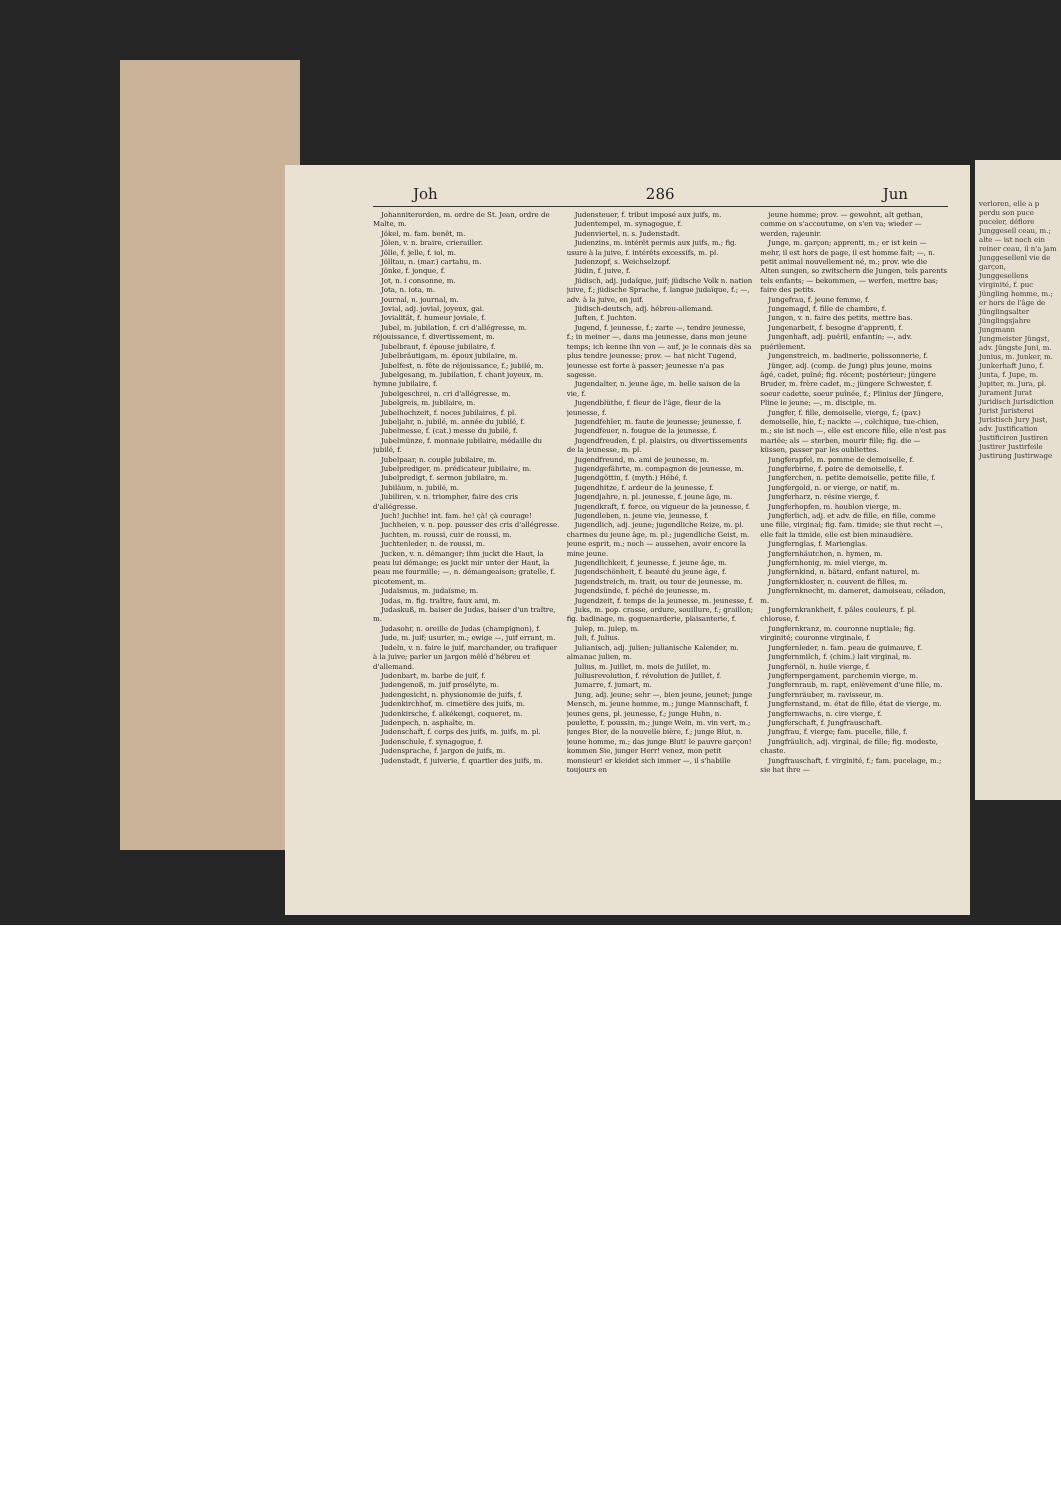Joh 286 Jun
Johanniterorden, m. ordre de St. Jean, ordre de Malte, m.
Jökel, m. fam. benêt, m.
Jölen, v. n. braire, crierailler.
Jölle, f. jelle, f. iol, m.
Jölltau, n. (mar.) cartahu, m.
Jönke, f. jonque, f.
Jot, n. i consonne, m.
Jota, n. iota, m.
Journal, n. journal, m.
Jovial, adj. jovial, joyeux, gai.
Jovialität, f. humeur joviale, f.
Jubel, m. jubilation, f. cri d'allégresse, m. réjouissance, f. divertissement, m.
Jubelbraut, f. épouse jubilaire, f.
Jubelbräutigam, m. époux jubilaire, m.
Jubelfest, n. fête de réjouissance, f.; jubilé, m.
Jubelgesang, m. jubilation, f. chant joyeux, m. hymne jubilaire, f.
Jubelgeschrei, n. cri d'allégresse, m.
Jubelgreis, m. jubilaire, m.
Jubelhochzeit, f. noces jubilaires, f. pl.
Jubeljahr, n. jubilé, m. année du jubilé, f.
Jubelmesse, f. (cat.) messe du jubilé, f.
Jubelmünze, f. monnaie jubilaire, médaille du jubilé, f.
Jubelpaar, n. couple jubilaire, m.
Jubelprediger, m. prédicateur jubilaire, m.
Jubelpredigt, f. sermon jubilaire, m.
Jubiläum, n. jubilé, m.
Jubiliren, v. n. triompher, faire des cris d'allégresse.
Juch! Juchhe! int. fam. he! çà! çà courage!
Juchheien, v. n. pop. pousser des cris d'allégresse.
Juchten, m. roussi, cuir de roussi, m.
Juchtenleder, n. de roussi, m.
Jucken, v. n. démanger; ihm juckt die Haut, la peau lui démange; es juckt mir unter der Haut, la peau me fourmille; —, n. démangeaison; gratelle, f. picotement, m.
Judaismus, m. judaïsme, m.
Judas, m. fig. traître, faux ami, m.
Judaskuß, m. baiser de Judas, baiser d'un traître, m.
Judasohr, n. oreille de Judas (champignon), f.
Jude, m. juif; usurier, m.; ewige —, juif errant, m.
Judeln, v. n. faire le juif, marchander, ou trafiquer à la juive; parler un jargon mêlé d'hébreu et d'allemand.
Judenbart, m. barbe de juif, f.
Judengenoß, m. juif prosélyte, m.
Judengesicht, n. physionomie de juifs, f.
Judenkirchhof, m. cimetière des juifs, m.
Judenkirsche, f. alkékengi, coqueret, m.
Judenpech, n. asphalte, m.
Judenschaft, f. corps des juifs, m. juifs, m. pl.
Judenschule, f. synagogue, f.
Judensprache, f. jargon de juifs, m.
Judenstadt, f. juiverie, f. quartier des juifs, m.
Judensteuer, f. tribut imposé aux juifs, m.
Judentempel, m. synagogue, f.
Judenviertel, n. s. Judenstadt.
Judenzins, m. intérêt permis aux juifs, m.; fig. usure à la juive, f. intérêts excessifs, m. pl.
Judenzopf, s. Weichselzopf.
Jüdin, f. juive, f.
Jüdisch, adj. judaïque, juif; jüdische Volk n. nation juive, f.; jüdische Sprache, f. langue judaïque, f.; —, adv. à la juive, en juif.
Jüdisch-deutsch, adj. hébreu-allemand.
Juften, f. Juchten.
Jugend, f. jeunesse, f.; zarte —, tendre jeunesse, f.; in meiner —, dans ma jeunesse, dans mon jeune temps; ich kenne ihn von — auf, je le connais dès sa plus tendre jeunesse; prov. — hat nicht Tugend, jeunesse est forte à passer; jeunesse n'a pas sagesse.
Jugendalter, n. jeune âge, m. belle saison de la vie, f.
Jugendblüthe, f. fleur de l'âge, fleur de la jeunesse, f.
Jugendfehler, m. faute de jeunesse; jeunesse, f.
Jugendfeuer, n. fougue de la jeunesse, f.
Jugendfreuden, f. pl. plaisirs, ou divertissements de la jeunesse, m. pl.
Jugendfreund, m. ami de jeunesse, m.
Jugendgefährte, m. compagnon de jeunesse, m.
Jugendgöttin, f. (myth.) Hébé, f.
Jugendhitze, f. ardeur de la jeunesse, f.
Jugendjahre, n. pl. jeunesse, f. jeune âge, m.
Jugendkraft, f. force, ou vigueur de la jeunesse, f.
Jugendleben, n. jeune vie, jeunesse, f.
Jugendlich, adj. jeune; jugendliche Reize, m. pl. charmes du jeune âge, m. pl.; jugendliche Geist, m. jeune esprit, m.; noch — aussehen, avoir encore la mine jeune.
Jugendlichkeit, f. jeunesse, f. jeune âge, m.
Jugendschönheit, f. beauté du jeune âge, f.
Jugendstreich, m. trait, ou tour de jeunesse, m.
Jugendsünde, f. péché de jeunesse, m.
Jugendzeit, f. temps de la jeunesse, m. jeunesse, f.
Juks, m. pop. crasse, ordure, souillure, f.; graillon; fig. badinage, m. goguenarderie, plaisanterie, f.
Julep, m. julep, m.
Juli, f. Julius.
Julianisch, adj. julien; julianische Kalender, m. almanac julien, m.
Julius, m. Juillet, m. mois de Juillet, m.
Juliusrevolution, f. révolution de Juillet, f.
Jumarre, f. jumart, m.
Jung, adj. jeune; sehr —, bien jeune, jeunet; junge Mensch, m. jeune homme, m.; junge Mannschaft, f. jeunes gens, pl. jeunesse, f.; junge Huhn, n. poulette, f. poussin, m.; junge Wein, m. vin vert, m.; junges Bier, de la nouvelle bière, f.; junge Blut, n. jeune homme, m.; das junge Blut! le pauvre garçon! kommen Sie, junger Herr! venez, mon petit monsieur! er kleidet sich immer —, il s'habille toujours en
jeune homme; prov. — gewohnt, alt gethan, comme on s'accoutume, on s'en va; wieder — werden, rajeunir.
Junge, m. garçon; apprenti, m.; er ist kein — mehr, il est hors de page, il est homme fait; —, n. petit animal nouvellement né, m.; prov. wie die Alten sungen, so zwitschern die Jungen, tels parents tels enfants; — bekommen, — werfen, mettre bas; faire des petits.
Jungefrau, f. jeune femme, f.
Jungemagd, f. fille de chambre, f.
Jungen, v. n. faire des petits, mettre bas.
Jungenarbeit, f. besogne d'apprenti, f.
Jungenhaft, adj. puéril, enfantin; —, adv. puérilement.
Jungenstreich, m. badinerie, polissonnerie, f.
Jünger, adj. (comp. de Jung) plus jeune, moins âgé, cadet, puîné; fig. récent; postérieur; jüngere Bruder, m. frère cadet, m.; jüngere Schwester, f. soeur cadette, soeur puînée, f.; Plinius der Jüngere, Pline le jeune; —, m. disciple, m.
Jungfer, f. fille, demoiselle, vierge, f.; (pav.) demoiselle, hie, f.; nackte —, colchique, tue-chien, m.; sie ist noch —, elle est encore fille, elle n'est pas mariée; als — sterben, mourir fille; fig. die — küssen, passer par les oubliettes.
Jungferapfel, m. pomme de demoiselle, f.
Jungferbirne, f. poire de demoiselle, f.
Jungferchen, n. petite demoiselle, petite fille, f.
Jungfergold, n. or vierge, or natif, m.
Jungferharz, n. résine vierge, f.
Jungferhopfen, m. houblon vierge, m.
Jungferlich, adj. et adv. de fille, en fille, comme une fille, virginal; fig. fam. timide; sie thut recht —, elle fait la timide, elle est bien minaudière.
Jungfernglas, f. Marienglas.
Jungfernhäutchen, n. hymen, m.
Jungfernhonig, m. miel vierge, m.
Jungfernkind, n. bâtard, enfant naturel, m.
Jungfernkloster, n. couvent de filles, m.
Jungfernknecht, m. dameret, damoiseau, céladon, m.
Jungfernkrankheit, f. pâles couleurs, f. pl. chlorose, f.
Jungfernkranz, m. couronne nuptiale; fig. virginité; couronne virginale, f.
Jungfernleder, n. fam. peau de guimauve, f.
Jungfernmilch, f. (chim.) lait virginal, m.
Jungfernöl, n. huile vierge, f.
Jungfernpergament, parchemin vierge, m.
Jungfernraub, m. rapt, enlèvement d'une fille, m.
Jungfernräuber, m. ravisseur, m.
Jungfernstand, m. état de fille, état de vierge, m.
Jungfernwachs, n. cire vierge, f.
Jungferschaft, f. Jungfrauschaft.
Jungfrau, f. vierge; fam. pucelle, fille, f.
Jungfräulich, adj. virginal, de fille; fig. modeste, chaste.
Jungfrauschaft, f. virginité, f.; fam. pucelage, m.; sie hat ihre —
verloren, elle a p perdu son puce puceler, déflore Junggesell ceau, m.; alte — ist noch ein reiner ceau, il n'a jam Junggesellenl vie de garçon, Junggesellens virginité, f. puc Jüngling homme, m.; er hors de l'âge de Jünglingsalter Jünglingsjahre Jungmann Jungmeister Jüngst, adv. Jüngste Juni, m. Junius, m. Junker, m. Junkerhaft Juno, f. Junta, f. Jupe, m. Jupiter, m. Jura, pl. Jurament Jurat Juridisch Jurisdiction Jurist Juristerei Juristisch Jury Just, adv. Justification Justificiren Justiren Justirer Justirfeile Justirung Justirwage